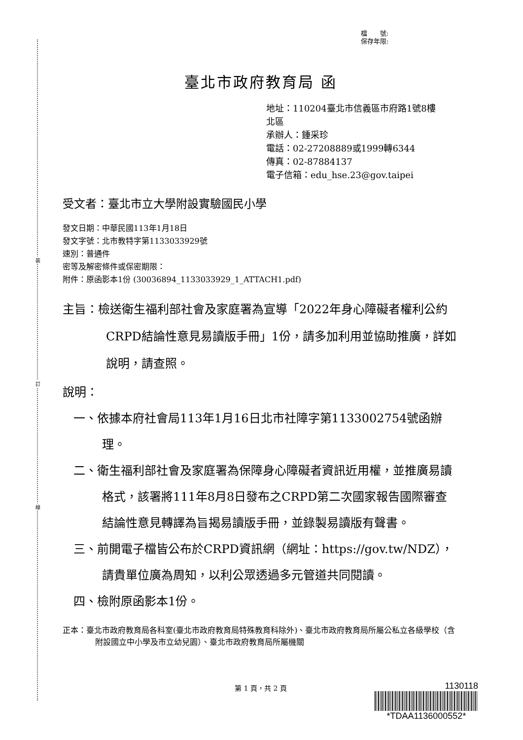裝
訂
線
檔　　號:
保存年限:
臺北市政府教育局 函
地址：110204臺北市信義區市府路1號8樓
北區
承辦人：鍾采珍
電話：02-27208889或1999轉6344
傳真：02-87884137
電子信箱：edu_hse.23@gov.taipei
受文者：臺北市立大學附設實驗國民小學
發文日期：中華民國113年1月18日
發文字號：北市教特字第1133033929號
速別：普通件
密等及解密條件或保密期限：
附件：原函影本1份 (30036894_1133033929_1_ATTACH1.pdf)
主旨：檢送衛生福利部社會及家庭署為宣導「2022年身心障礙者權利公約CRPD結論性意見易讀版手冊」1份，請多加利用並協助推廣，詳如說明，請查照。
說明：
一、依據本府社會局113年1月16日北市社障字第1133002754號函辦理。
二、衛生福利部社會及家庭署為保障身心障礙者資訊近用權，並推廣易讀格式，該署將111年8月8日發布之CRPD第二次國家報告國際審查結論性意見轉譯為旨揭易讀版手冊，並錄製易讀版有聲書。
三、前開電子檔皆公布於CRPD資訊網（網址：https://gov.tw/NDZ），請貴單位廣為周知，以利公眾透過多元管道共同閱讀。
四、檢附原函影本1份。
正本：臺北市政府教育局各科室(臺北市政府教育局特殊教育科除外)、臺北市政府教育局所屬公私立各級學校（含附設國立中小學及市立幼兒園）、臺北市政府教育局所屬機關
第 1 頁，共 2 頁
1130118
*TDAA1136000552*